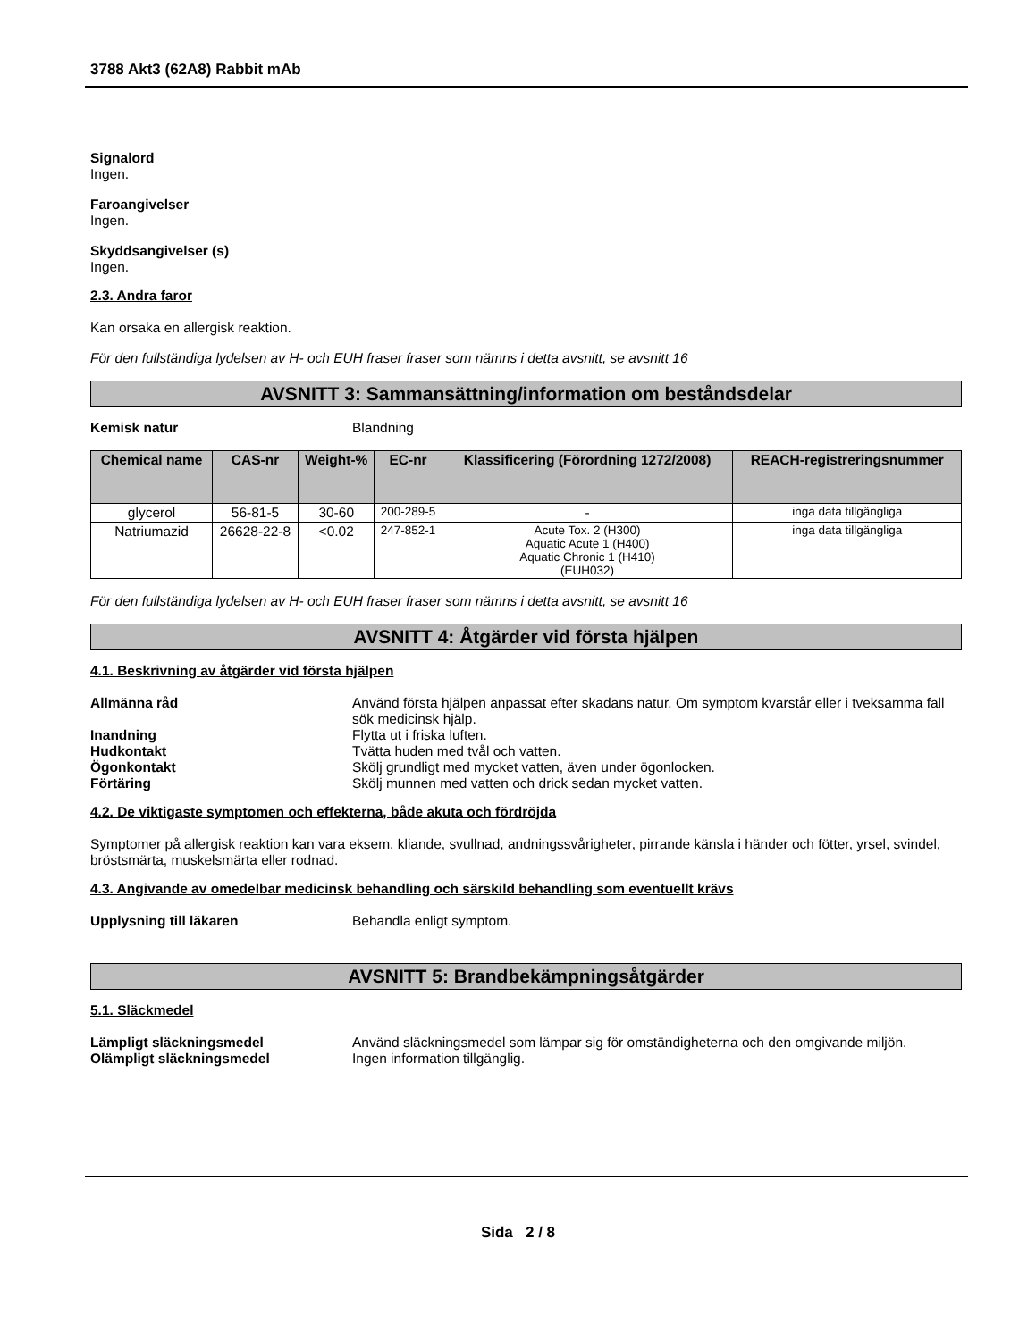3788 Akt3 (62A8) Rabbit mAb
Signalord
Ingen.
Faroangivelser
Ingen.
Skyddsangivelser (s)
Ingen.
2.3. Andra faror
Kan orsaka en allergisk reaktion.
För den fullständiga lydelsen av H- och EUH fraser fraser som nämns i detta avsnitt, se avsnitt 16
AVSNITT 3: Sammansättning/information om beståndsdelar
Kemisk natur Blandning
| Chemical name | CAS-nr | Weight-% | EC-nr | Klassificering (Förordning 1272/2008) | REACH-registreringsnummer |
| --- | --- | --- | --- | --- | --- |
| glycerol | 56-81-5 | 30-60 | 200-289-5 | - | inga data tillgängliga |
| Natriumazid | 26628-22-8 | <0.02 | 247-852-1 | Acute Tox. 2 (H300) Aquatic Acute 1 (H400) Aquatic Chronic 1 (H410) (EUH032) | inga data tillgängliga |
För den fullständiga lydelsen av H- och EUH fraser fraser som nämns i detta avsnitt, se avsnitt 16
AVSNITT 4: Åtgärder vid första hjälpen
4.1. Beskrivning av åtgärder vid första hjälpen
Allmänna råd Använd första hjälpen anpassat efter skadans natur. Om symptom kvarstår eller i tveksamma fall sök medicinsk hjälp.
Inandning Flytta ut i friska luften.
Hudkontakt Tvätta huden med tvål och vatten.
Ögonkontakt Skölj grundligt med mycket vatten, även under ögonlocken.
Förtäring Skölj munnen med vatten och drick sedan mycket vatten.
4.2. De viktigaste symptomen och effekterna, både akuta och fördröjda
Symptomer på allergisk reaktion kan vara eksem, kliande, svullnad, andningssvårigheter, pirrande känsla i händer och fötter, yrsel, svindel, bröstsmärta, muskelsmärta eller rodnad.
4.3. Angivande av omedelbar medicinsk behandling och särskild behandling som eventuellt krävs
Upplysning till läkaren Behandla enligt symptom.
AVSNITT 5: Brandbekämpningsåtgärder
5.1. Släckmedel
Lämpligt släckningsmedel Använd släckningsmedel som lämpar sig för omständigheterna och den omgivande miljön.
Olämpligt släckningsmedel Ingen information tillgänglig.
Sida 2 / 8